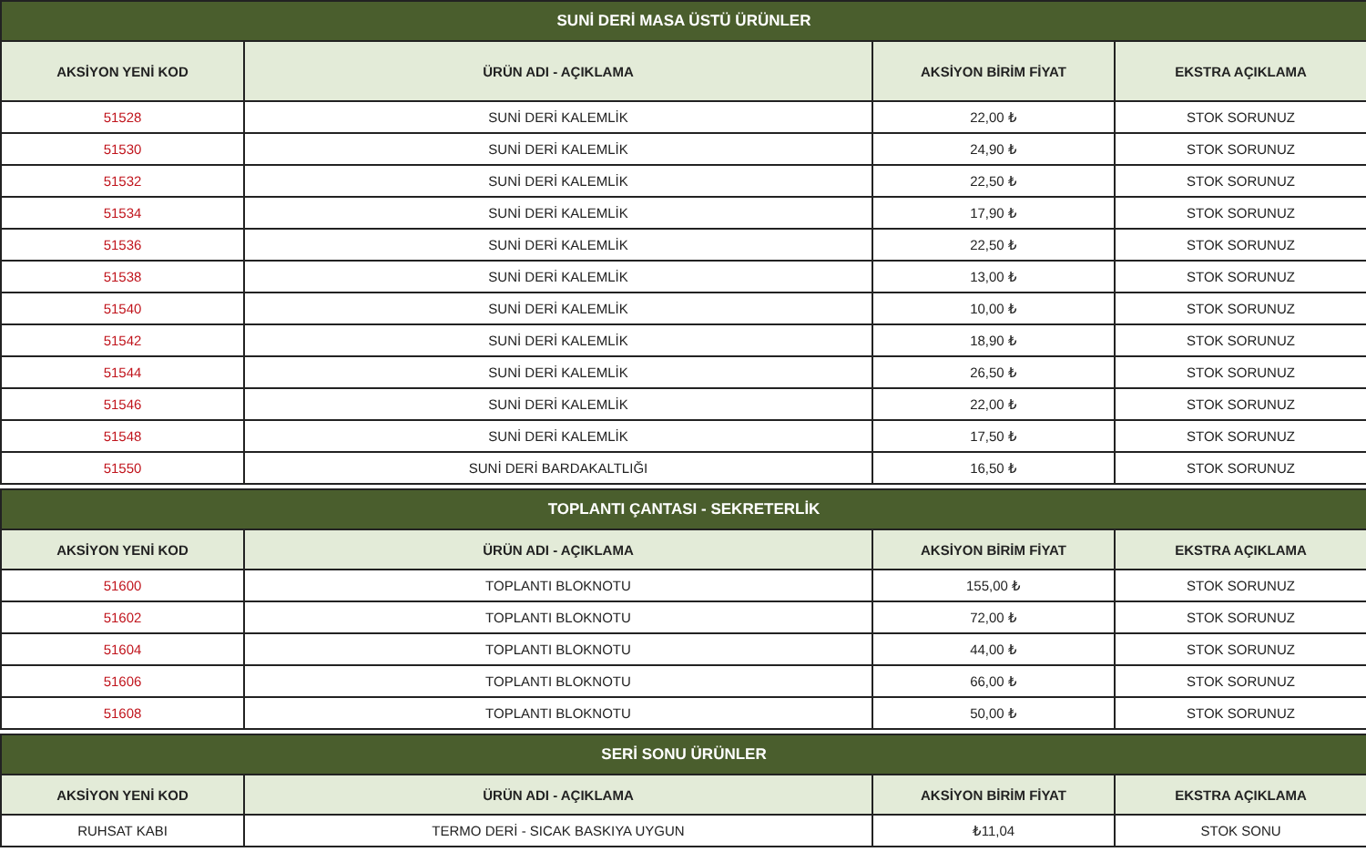| SUNİ DERİ MASA ÜSTÜ ÜRÜNLER | | | |
| --- | --- | --- | --- |
| AKSİYON YENİ KOD | ÜRÜN ADI - AÇIKLAMA | AKSİYON BİRİM FİYAT | EKSTRA AÇIKLAMA |
| 51528 | SUNİ DERİ KALEMLİK | 22,00 ₺ | STOK SORUNUZ |
| 51530 | SUNİ DERİ KALEMLİK | 24,90 ₺ | STOK SORUNUZ |
| 51532 | SUNİ DERİ KALEMLİK | 22,50 ₺ | STOK SORUNUZ |
| 51534 | SUNİ DERİ KALEMLİK | 17,90 ₺ | STOK SORUNUZ |
| 51536 | SUNİ DERİ KALEMLİK | 22,50 ₺ | STOK SORUNUZ |
| 51538 | SUNİ DERİ KALEMLİK | 13,00 ₺ | STOK SORUNUZ |
| 51540 | SUNİ DERİ KALEMLİK | 10,00 ₺ | STOK SORUNUZ |
| 51542 | SUNİ DERİ KALEMLİK | 18,90 ₺ | STOK SORUNUZ |
| 51544 | SUNİ DERİ KALEMLİK | 26,50 ₺ | STOK SORUNUZ |
| 51546 | SUNİ DERİ KALEMLİK | 22,00 ₺ | STOK SORUNUZ |
| 51548 | SUNİ DERİ KALEMLİK | 17,50 ₺ | STOK SORUNUZ |
| 51550 | SUNİ DERİ BARDAKALTLIĞI | 16,50 ₺ | STOK SORUNUZ |
| TOPLANTI ÇANTASI - SEKRETERLİK | | | |
| --- | --- | --- | --- |
| AKSİYON YENİ KOD | ÜRÜN ADI - AÇIKLAMA | AKSİYON BİRİM FİYAT | EKSTRA AÇIKLAMA |
| 51600 | TOPLANTI BLOKNOTU | 155,00 ₺ | STOK SORUNUZ |
| 51602 | TOPLANTI BLOKNOTU | 72,00 ₺ | STOK SORUNUZ |
| 51604 | TOPLANTI BLOKNOTU | 44,00 ₺ | STOK SORUNUZ |
| 51606 | TOPLANTI BLOKNOTU | 66,00 ₺ | STOK SORUNUZ |
| 51608 | TOPLANTI BLOKNOTU | 50,00 ₺ | STOK SORUNUZ |
| SERİ SONU ÜRÜNLER | | | |
| --- | --- | --- | --- |
| AKSİYON YENİ KOD | ÜRÜN ADI - AÇIKLAMA | AKSİYON BİRİM FİYAT | EKSTRA AÇIKLAMA |
| RUHSAT KABI | TERMO DERİ - SICAK BASKIYA UYGUN | ₺11,04 | STOK SONU |